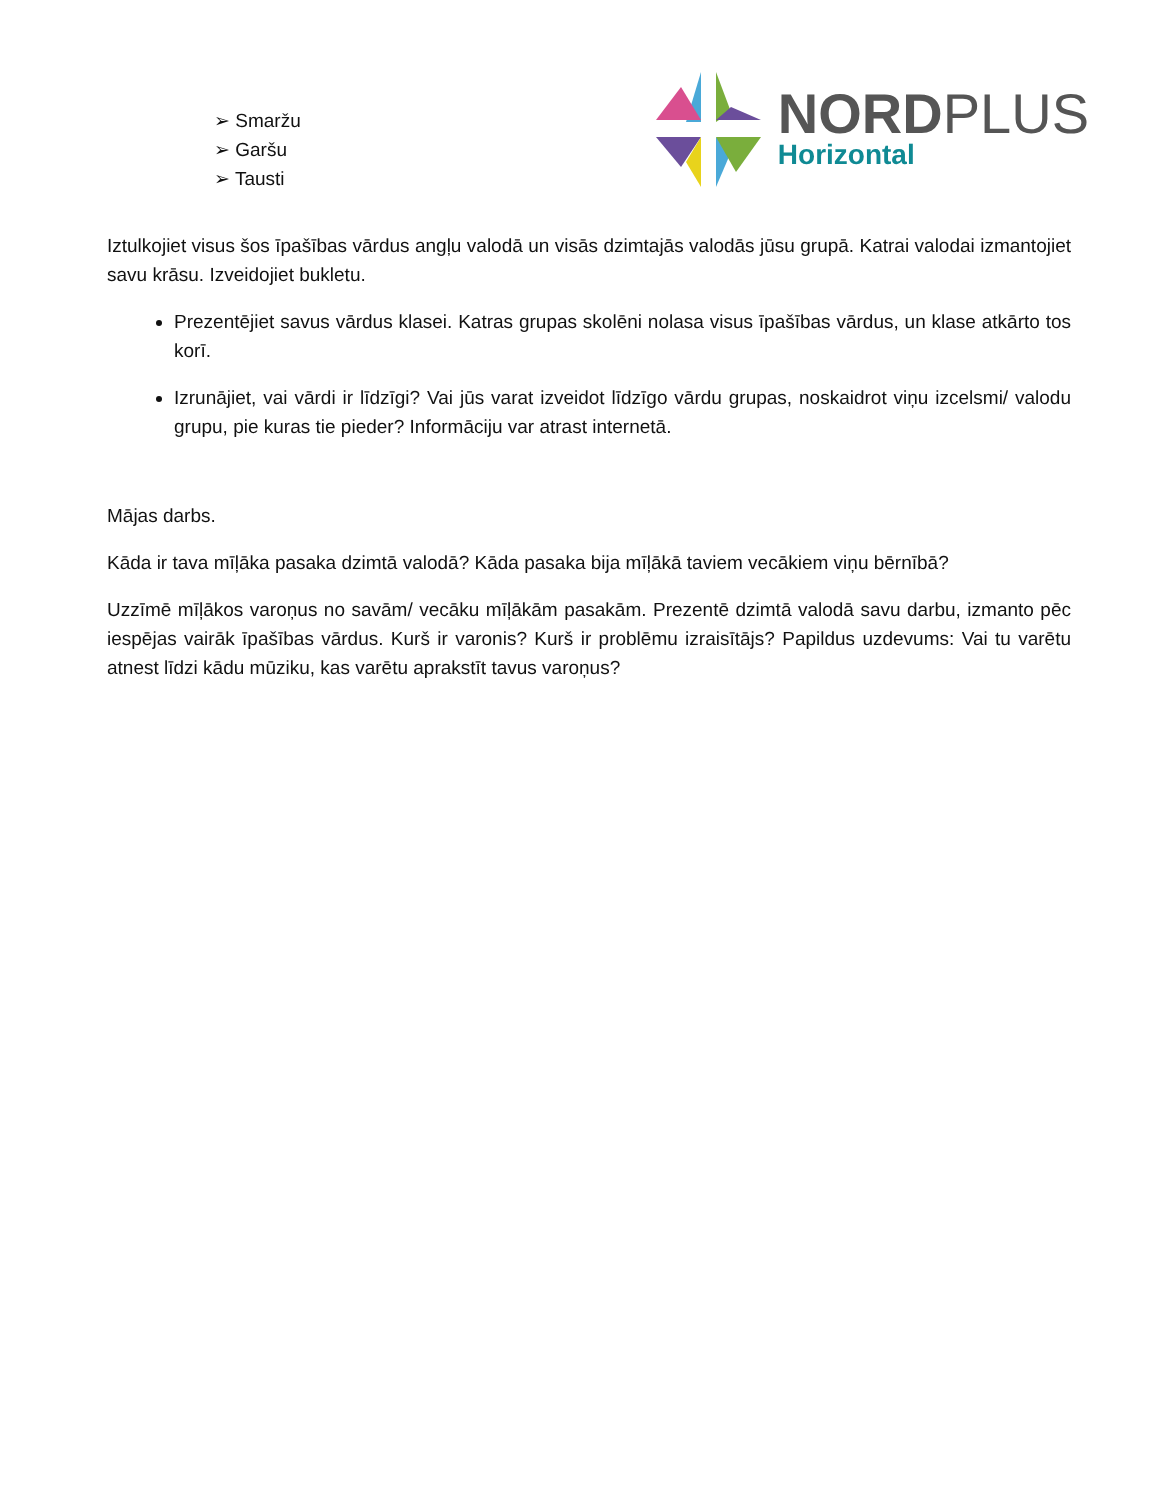➢ Smaržu
➢ Garšu
➢ Tausti
NORDPLUS
Horizontal
Iztulkojiet visus šos īpašības vārdus angļu valodā un visās dzimtajās valodās jūsu grupā. Katrai valodai izmantojiet savu krāsu. Izveidojiet bukletu.
Prezentējiet savus vārdus klasei. Katras grupas skolēni nolasa visus īpašības vārdus, un klase atkārto tos korī.
Izrunājiet, vai vārdi ir līdzīgi? Vai jūs varat izveidot līdzīgo vārdu grupas, noskaidrot viņu izcelsmi/ valodu grupu, pie kuras tie pieder? Informāciju var atrast internetā.
Mājas darbs.
Kāda ir tava mīļāka pasaka dzimtā valodā? Kāda pasaka bija mīļākā taviem vecākiem viņu bērnībā?
Uzzīmē mīļākos varoņus no savām/ vecāku mīļākām pasakām. Prezentē dzimtā valodā savu darbu, izmanto pēc iespējas vairāk īpašības vārdus. Kurš ir varonis? Kurš ir problēmu izraisītājs? Papildus uzdevums: Vai tu varētu atnest līdzi kādu mūziku, kas varētu aprakstīt tavus varoņus?